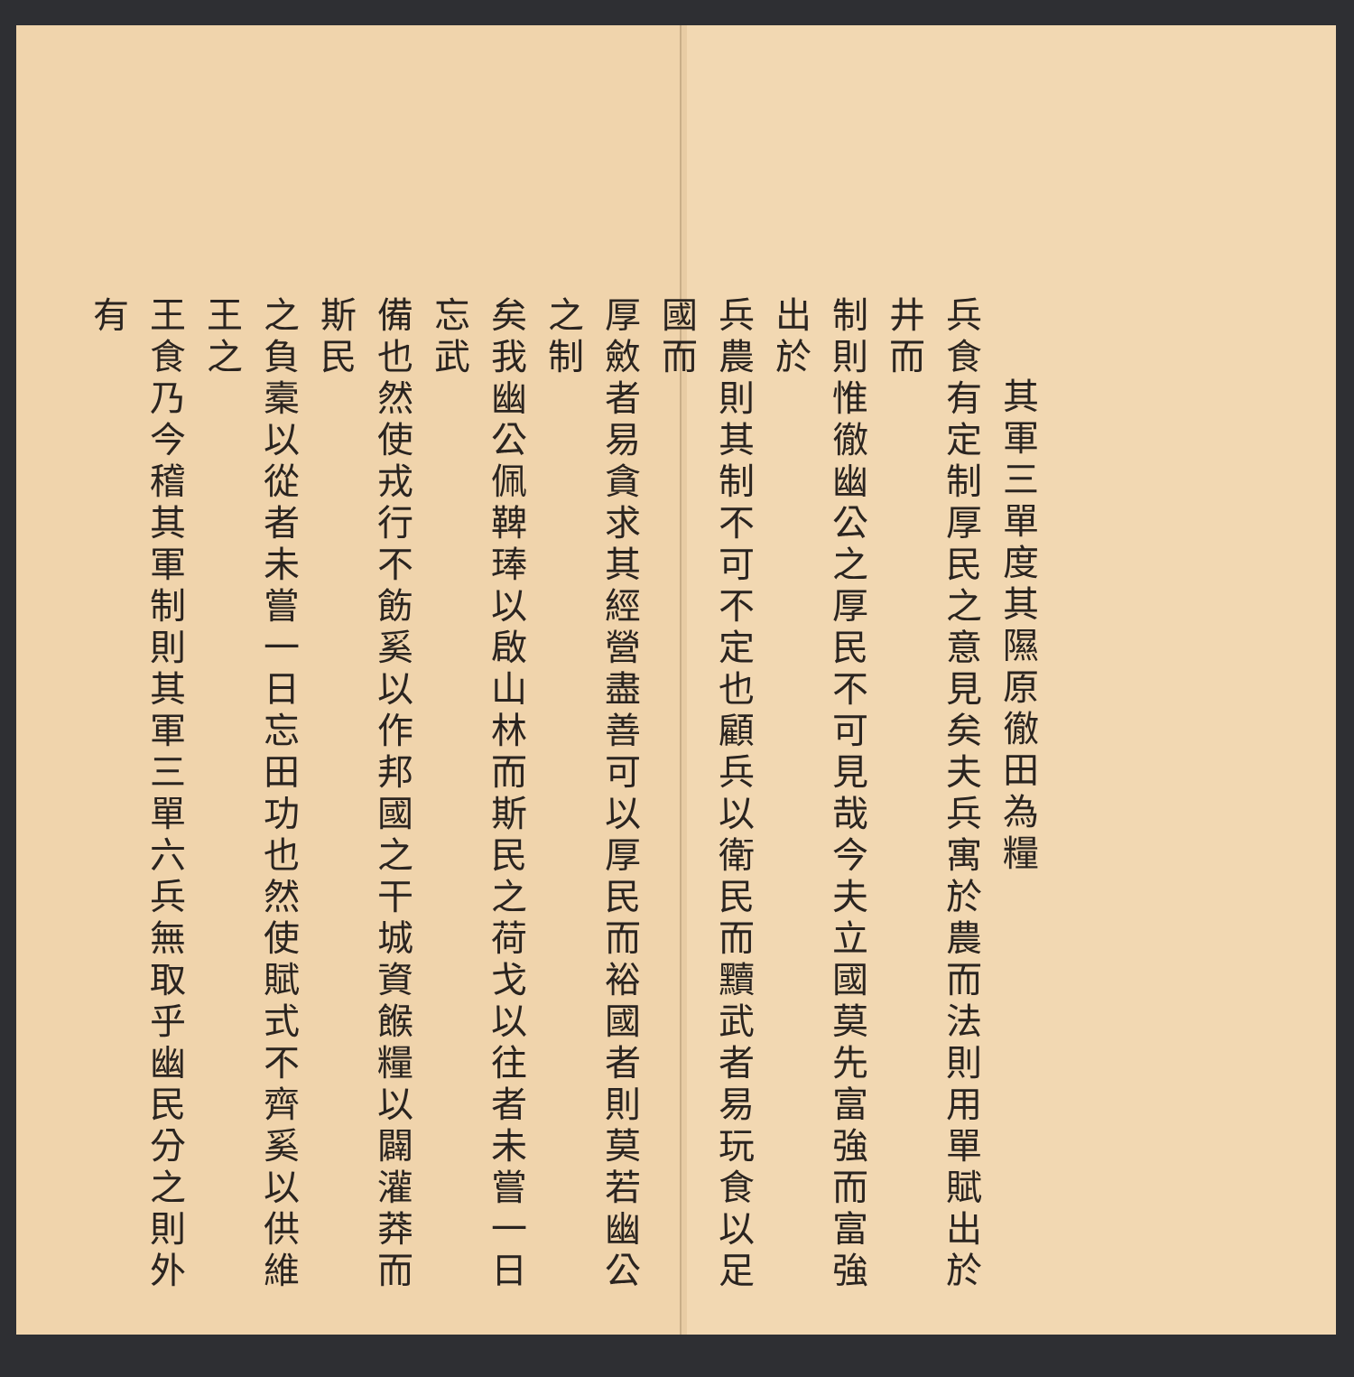其軍三單度其隰原徹田為糧
兵食有定制厚民之意見矣夫兵寓於農而法則用單賦出於井而
制則惟徹幽公之厚民不可見哉今夫立國莫先富強而富強出於
兵農則其制不可不定也顧兵以衛民而黷武者易玩食以足國而
厚斂者易貪求其經營盡善可以厚民而裕國者則莫若幽公之制
矣我幽公佩鞞琫以啟山林而斯民之荷戈以往者未嘗一日忘武
備也然使戎行不飭奚以作邦國之干城資餱糧以闢灌莽而斯民
之負槖以從者未嘗一日忘田功也然使賦式不齊奚以供維王之
王食乃今稽其軍制則其軍三單六兵無取乎幽民分之則外有